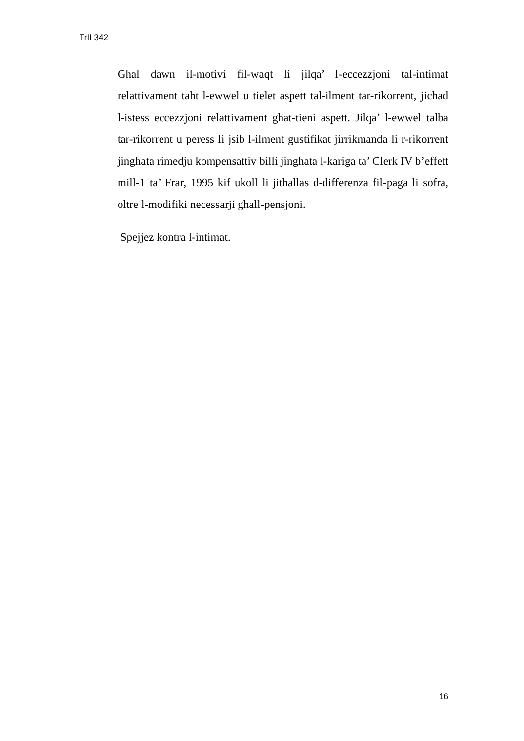TrII 342
Ghal dawn il-motivi fil-waqt li jilqa’ l-eccezzjoni tal-intimat relattivament taht l-ewwel u tielet aspett tal-ilment tar-rikorrent, jichad l-istess eccezzjoni relattivament ghat-tieni aspett. Jilqa’ l-ewwel talba tar-rikorrent u peress li jsib l-ilment gustifikat jirrikmanda li r-rikorrent jinghata rimedju kompensattiv billi jinghata l-kariga ta’ Clerk IV b’effett mill-1 ta’ Frar, 1995 kif ukoll li jithallas d-differenza fil-paga li sofra, oltre l-modifiki necessarji ghall-pensjoni.
Spejjez kontra l-intimat.
16